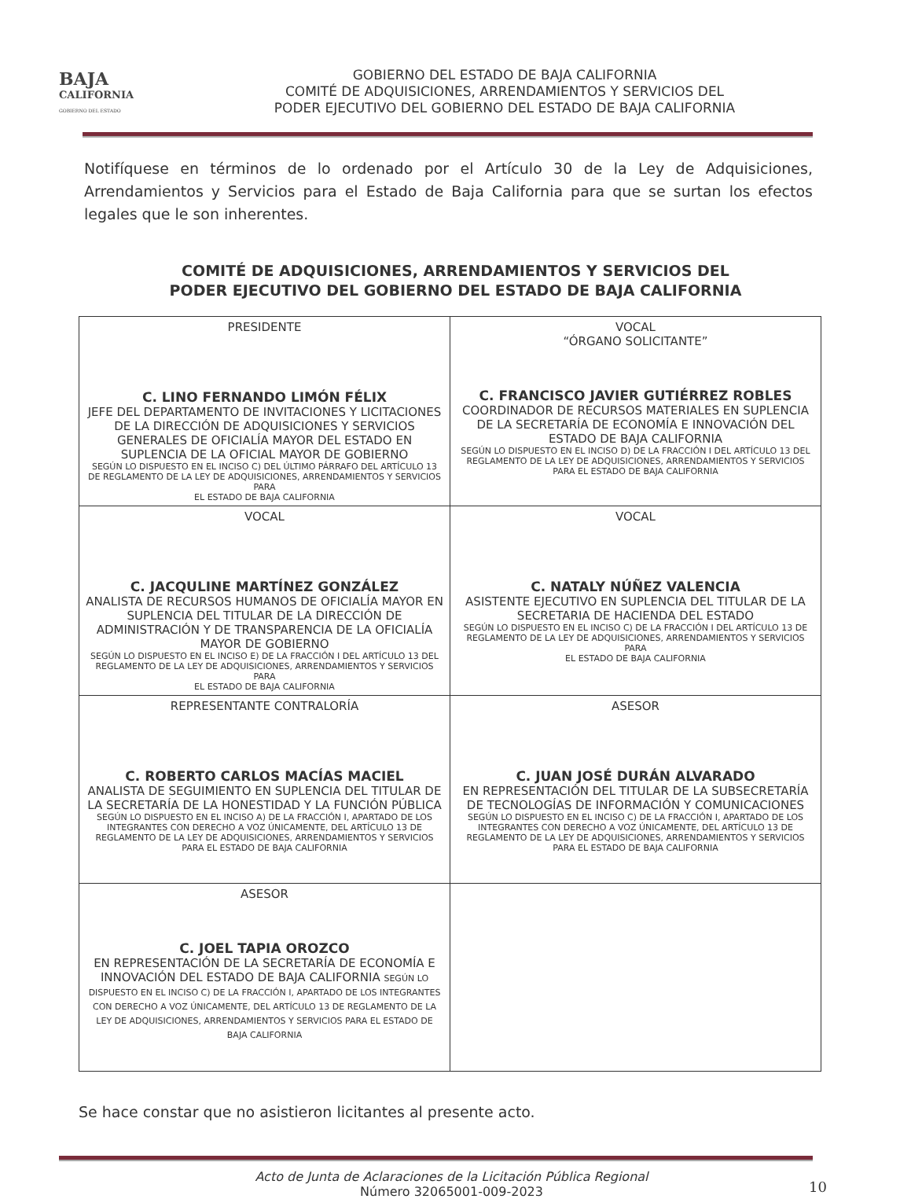BAJA
CALIFORNIA
GOBIERNO DEL ESTADO
GOBIERNO DEL ESTADO DE BAJA CALIFORNIA
COMITÉ DE ADQUISICIONES, ARRENDAMIENTOS Y SERVICIOS DEL
PODER EJECUTIVO DEL GOBIERNO DEL ESTADO DE BAJA CALIFORNIA
Notifíquese en términos de lo ordenado por el Artículo 30 de la Ley de Adquisiciones, Arrendamientos y Servicios para el Estado de Baja California para que se surtan los efectos legales que le son inherentes.
COMITÉ DE ADQUISICIONES, ARRENDAMIENTOS Y SERVICIOS DEL
PODER EJECUTIVO DEL GOBIERNO DEL ESTADO DE BAJA CALIFORNIA
| PRESIDENTE C. LINO FERNANDO LIMÓN FÉLIX JEFE DEL DEPARTAMENTO DE INVITACIONES Y LICITACIONES DE LA DIRECCIÓN DE ADQUISICIONES Y SERVICIOS GENERALES DE OFICIALÍA MAYOR DEL ESTADO EN SUPLENCIA DE LA OFICIAL MAYOR DE GOBIERNO SEGÚN LO DISPUESTO EN EL INCISO C) DEL ÚLTIMO PÁRRAFO DEL ARTÍCULO 13 DE REGLAMENTO DE LA LEY DE ADQUISICIONES, ARRENDAMIENTOS Y SERVICIOS PARA EL ESTADO DE BAJA CALIFORNIA | VOCAL “ÓRGANO SOLICITANTE” C. FRANCISCO JAVIER GUTIÉRREZ ROBLES COORDINADOR DE RECURSOS MATERIALES EN SUPLENCIA DE LA SECRETARÍA DE ECONOMÍA E INNOVACIÓN DEL ESTADO DE BAJA CALIFORNIA SEGÚN LO DISPUESTO EN EL INCISO D) DE LA FRACCIÓN I DEL ARTÍCULO 13 DEL REGLAMENTO DE LA LEY DE ADQUISICIONES, ARRENDAMIENTOS Y SERVICIOS PARA EL ESTADO DE BAJA CALIFORNIA |
| VOCAL C. JACQULINE MARTÍNEZ GONZÁLEZ ANALISTA DE RECURSOS HUMANOS DE OFICIALÍA MAYOR EN SUPLENCIA DEL TITULAR DE LA DIRECCIÓN DE ADMINISTRACIÓN Y DE TRANSPARENCIA DE LA OFICIALÍA MAYOR DE GOBIERNO SEGÚN LO DISPUESTO EN EL INCISO E) DE LA FRACCIÓN I DEL ARTÍCULO 13 DEL REGLAMENTO DE LA LEY DE ADQUISICIONES, ARRENDAMIENTOS Y SERVICIOS PARA EL ESTADO DE BAJA CALIFORNIA | VOCAL C. NATALY NÚÑEZ VALENCIA ASISTENTE EJECUTIVO EN SUPLENCIA DEL TITULAR DE LA SECRETARIA DE HACIENDA DEL ESTADO SEGÚN LO DISPUESTO EN EL INCISO C) DE LA FRACCIÓN I DEL ARTÍCULO 13 DE REGLAMENTO DE LA LEY DE ADQUISICIONES, ARRENDAMIENTOS Y SERVICIOS PARA EL ESTADO DE BAJA CALIFORNIA |
| REPRESENTANTE CONTRALORÍA C. ROBERTO CARLOS MACÍAS MACIEL ANALISTA DE SEGUIMIENTO EN SUPLENCIA DEL TITULAR DE LA SECRETARÍA DE LA HONESTIDAD Y LA FUNCIÓN PÚBLICA SEGÚN LO DISPUESTO EN EL INCISO A) DE LA FRACCIÓN I, APARTADO DE LOS INTEGRANTES CON DERECHO A VOZ ÚNICAMENTE, DEL ARTÍCULO 13 DE REGLAMENTO DE LA LEY DE ADQUISICIONES, ARRENDAMIENTOS Y SERVICIOS PARA EL ESTADO DE BAJA CALIFORNIA | ASESOR C. JUAN JOSÉ DURÁN ALVARADO EN REPRESENTACIÓN DEL TITULAR DE LA SUBSECRETARÍA DE TECNOLOGÍAS DE INFORMACIÓN Y COMUNICACIONES SEGÚN LO DISPUESTO EN EL INCISO C) DE LA FRACCIÓN I, APARTADO DE LOS INTEGRANTES CON DERECHO A VOZ ÚNICAMENTE, DEL ARTÍCULO 13 DE REGLAMENTO DE LA LEY DE ADQUISICIONES, ARRENDAMIENTOS Y SERVICIOS PARA EL ESTADO DE BAJA CALIFORNIA |
| ASESOR C. JOEL TAPIA OROZCO EN REPRESENTACIÓN DE LA SECRETARÍA DE ECONOMÍA E INNOVACIÓN DEL ESTADO DE BAJA CALIFORNIA SEGÚN LO DISPUESTO EN EL INCISO C) DE LA FRACCIÓN I, APARTADO DE LOS INTEGRANTES CON DERECHO A VOZ ÚNICAMENTE, DEL ARTÍCULO 13 DE REGLAMENTO DE LA LEY DE ADQUISICIONES, ARRENDAMIENTOS Y SERVICIOS PARA EL ESTADO DE BAJA CALIFORNIA | |
Se hace constar que no asistieron licitantes al presente acto.
Acto de Junta de Aclaraciones de la Licitación Pública Regional
Número 32065001-009-2023
10